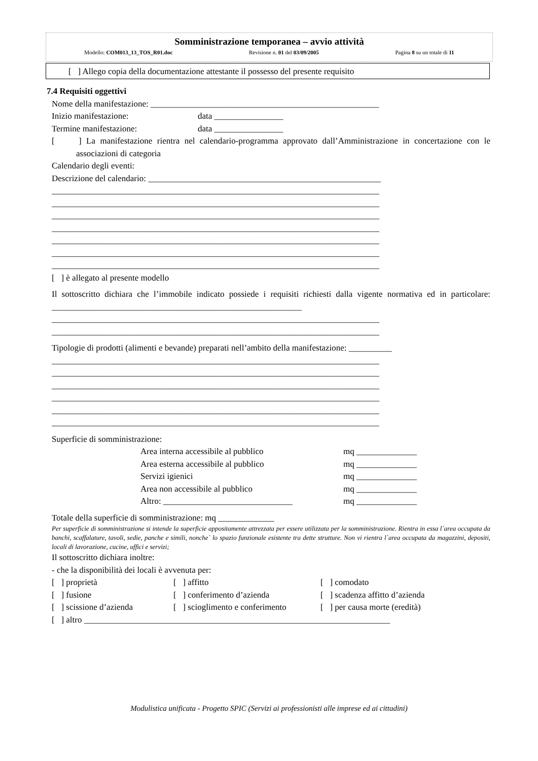Somministrazione temporanea – avvio attività
Modello: COM013_13_TOS_R01.doc Revisione n. 01 del 03/09/2005 Pagina 8 su un totale di 11
[ ] Allego copia della documentazione attestante il possesso del presente requisito
7.4 Requisiti oggettivi
Nome della manifestazione: _____________________________________________________
Inizio manifestazione: data ________________
Termine manifestazione: data ________________
[ ] La manifestazione rientra nel calendario-programma approvato dall’Amministrazione in concertazione con le associazioni di categoria
Calendario degli eventi:
Descrizione del calendario: ______________________________________________________
____________________________________________________________________________
____________________________________________________________________________
____________________________________________________________________________
____________________________________________________________________________
____________________________________________________________________________
____________________________________________________________________________
____________________________________________________________________________
[ ] è allegato al presente modello
Il sottoscritto dichiara che l’immobile indicato possiede i requisiti richiesti dalla vigente normativa ed in particolare: __________________________________________________________
____________________________________________________________________________
____________________________________________________________________________
Tipologie di prodotti (alimenti e bevande) preparati nell’ambito della manifestazione: __________
____________________________________________________________________________
____________________________________________________________________________
____________________________________________________________________________
____________________________________________________________________________
____________________________________________________________________________
____________________________________________________________________________
Superficie di somministrazione:
Area interna accessibile al pubblico mq ______________
Area esterna accessibile al pubblico mq ______________
Servizi igienici mq ______________
Area non accessibile al pubblico mq ______________
Altro: ______________________________ mq ______________
Totale della superficie di somministrazione: mq _____________
Per superficie di somministrazione si intende la superficie appositamente attrezzata per essere utilizzata per la somministrazione. Rientra in essa l`area occupata da banchi, scaffalature, tavoli, sedie, panche e simili, nonche` lo spazio funzionale esistente tra dette strutture. Non vi rientra l`area occupata da magazzini, depositi, locali di lavorazione, cucine, uffici e servizi;
Il sottoscritto dichiara inoltre:
- che la disponibilità dei locali è avvenuta per:
[ ] proprietà [ ] affitto [ ] comodato
[ ] fusione [ ] conferimento d’azienda [ ] scadenza affitto d’azienda
[ ] scissione d’azienda
[ ] scioglimento e conferimento
[ ] per causa morte (eredità)
[ ] altro _______________________________________________________________________
Modulistica unificata - Progetto SPIC (Servizi ai professionisti alle imprese ed ai cittadini)